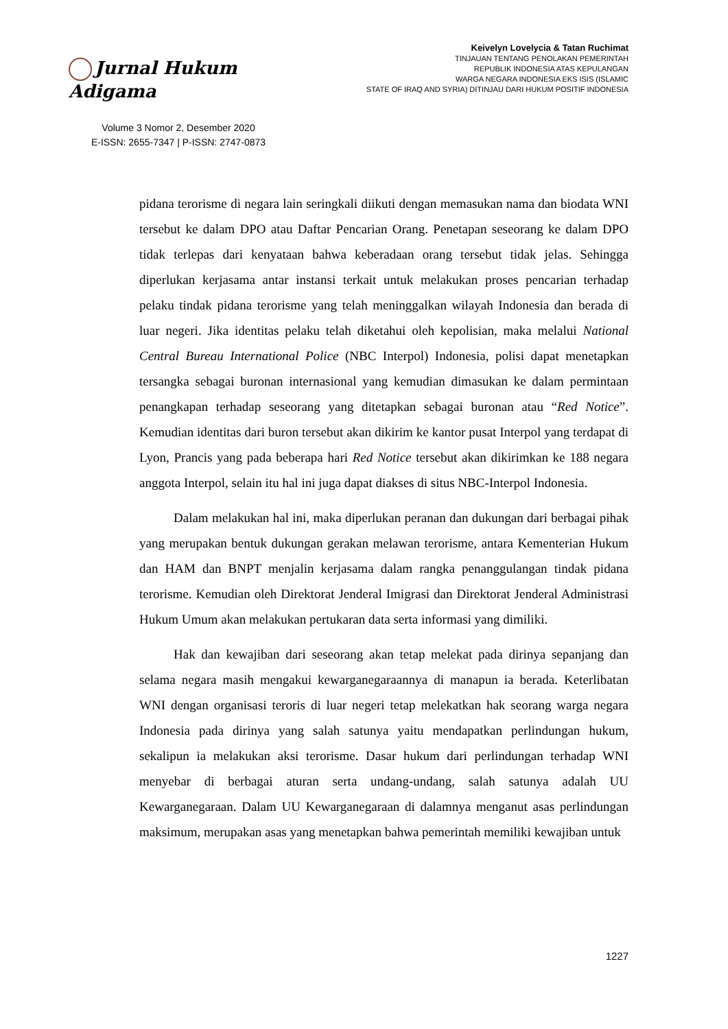Jurnal Hukum Adigama
Volume 3 Nomor 2, Desember 2020
E-ISSN: 2655-7347 | P-ISSN: 2747-0873
Keivelyn Lovelycia & Tatan Ruchimat
TINJAUAN TENTANG PENOLAKAN PEMERINTAH
REPUBLIK INDONESIA ATAS KEPULANGAN
WARGA NEGARA INDONESIA EKS ISIS (ISLAMIC
STATE OF IRAQ AND SYRIA) DITINJAU DARI HUKUM POSITIF INDONESIA
pidana terorisme di negara lain seringkali diikuti dengan memasukan nama dan biodata WNI tersebut ke dalam DPO atau Daftar Pencarian Orang. Penetapan seseorang ke dalam DPO tidak terlepas dari kenyataan bahwa keberadaan orang tersebut tidak jelas. Sehingga diperlukan kerjasama antar instansi terkait untuk melakukan proses pencarian terhadap pelaku tindak pidana terorisme yang telah meninggalkan wilayah Indonesia dan berada di luar negeri. Jika identitas pelaku telah diketahui oleh kepolisian, maka melalui National Central Bureau International Police (NBC Interpol) Indonesia, polisi dapat menetapkan tersangka sebagai buronan internasional yang kemudian dimasukan ke dalam permintaan penangkapan terhadap seseorang yang ditetapkan sebagai buronan atau “Red Notice”. Kemudian identitas dari buron tersebut akan dikirim ke kantor pusat Interpol yang terdapat di Lyon, Prancis yang pada beberapa hari Red Notice tersebut akan dikirimkan ke 188 negara anggota Interpol, selain itu hal ini juga dapat diakses di situs NBC-Interpol Indonesia.
Dalam melakukan hal ini, maka diperlukan peranan dan dukungan dari berbagai pihak yang merupakan bentuk dukungan gerakan melawan terorisme, antara Kementerian Hukum dan HAM dan BNPT menjalin kerjasama dalam rangka penanggulangan tindak pidana terorisme. Kemudian oleh Direktorat Jenderal Imigrasi dan Direktorat Jenderal Administrasi Hukum Umum akan melakukan pertukaran data serta informasi yang dimiliki.
Hak dan kewajiban dari seseorang akan tetap melekat pada dirinya sepanjang dan selama negara masih mengakui kewarganegaraannya di manapun ia berada. Keterlibatan WNI dengan organisasi teroris di luar negeri tetap melekatkan hak seorang warga negara Indonesia pada dirinya yang salah satunya yaitu mendapatkan perlindungan hukum, sekalipun ia melakukan aksi terorisme. Dasar hukum dari perlindungan terhadap WNI menyebar di berbagai aturan serta undang-undang, salah satunya adalah UU Kewarganegaraan. Dalam UU Kewarganegaraan di dalamnya menganut asas perlindungan maksimum, merupakan asas yang menetapkan bahwa pemerintah memiliki kewajiban untuk
1227